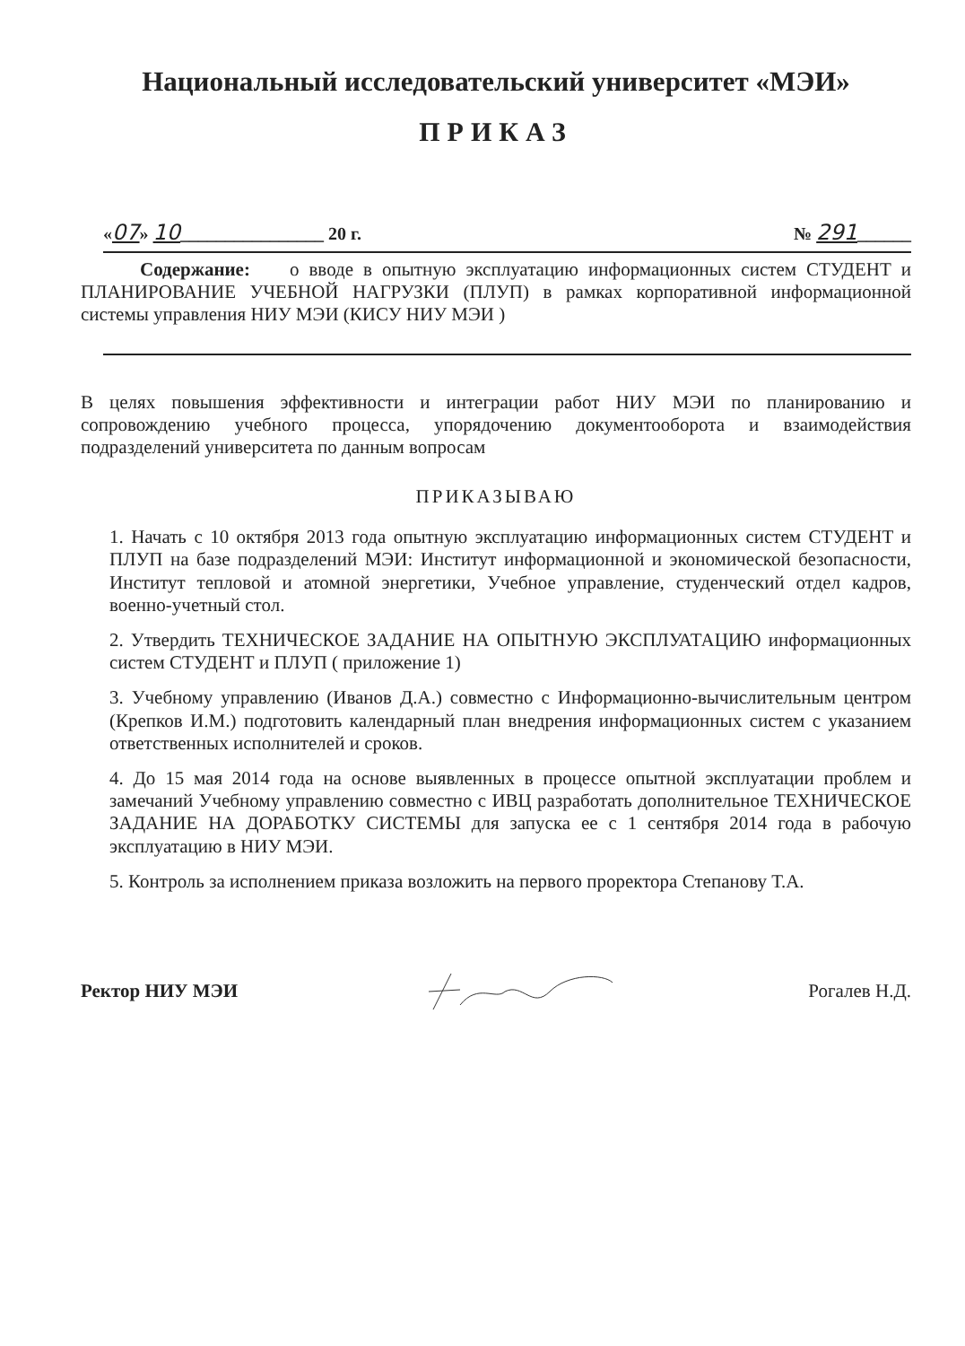Национальный исследовательский университет «МЭИ»
ПРИКАЗ
«07» 10________________ 20 г. № 291______
Содержание: о вводе в опытную эксплуатацию информационных систем СТУДЕНТ и ПЛАНИРОВАНИЕ УЧЕБНОЙ НАГРУЗКИ (ПЛУП) в рамках корпоративной информационной системы управления НИУ МЭИ (КИСУ НИУ МЭИ )
В целях повышения эффективности и интеграции работ НИУ МЭИ по планированию и сопровождению учебного процесса, упорядочению документооборота и взаимодействия подразделений университета по данным вопросам
ПРИКАЗЫВАЮ
1. Начать с 10 октября 2013 года опытную эксплуатацию информационных систем СТУДЕНТ и ПЛУП на базе подразделений МЭИ: Институт информационной и экономической безопасности, Институт тепловой и атомной энергетики, Учебное управление, студенческий отдел кадров, военно-учетный стол.
2. Утвердить ТЕХНИЧЕСКОЕ ЗАДАНИЕ НА ОПЫТНУЮ ЭКСПЛУАТАЦИЮ информационных систем СТУДЕНТ и ПЛУП ( приложение 1)
3. Учебному управлению (Иванов Д.А.) совместно с Информационно-вычислительным центром (Крепков И.М.) подготовить календарный план внедрения информационных систем с указанием ответственных исполнителей и сроков.
4. До 15 мая 2014 года на основе выявленных в процессе опытной эксплуатации проблем и замечаний Учебному управлению совместно с ИВЦ разработать дополнительное ТЕХНИЧЕСКОЕ ЗАДАНИЕ НА ДОРАБОТКУ СИСТЕМЫ для запуска ее с 1 сентября 2014 года в рабочую эксплуатацию в НИУ МЭИ.
5. Контроль за исполнением приказа возложить на первого проректора Степанову Т.А.
Ректор НИУ МЭИ Рогалев Н.Д.